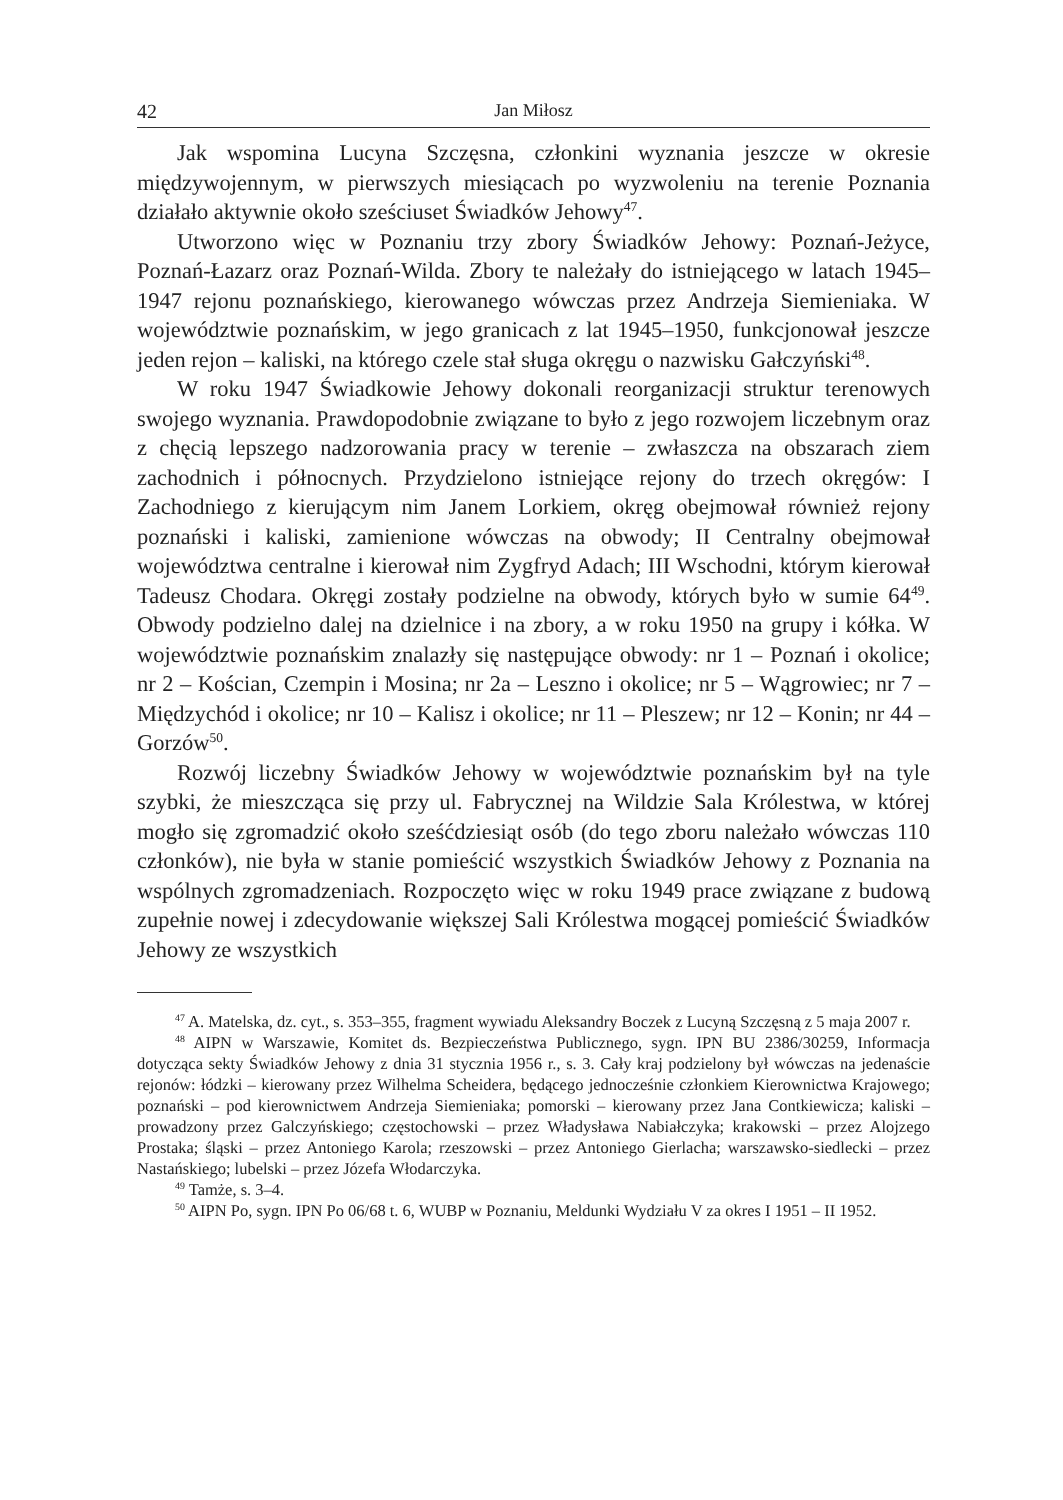42 Jan Miłosz
Jak wspomina Lucyna Szczęsna, członkini wyznania jeszcze w okresie międzywojennym, w pierwszych miesiącach po wyzwoleniu na terenie Poznania działało aktywnie około sześciuset Świadków Jehowy<sup>47</sup>.
Utworzono więc w Poznaniu trzy zbory Świadków Jehowy: Poznań-Jeżyce, Poznań-Łazarz oraz Poznań-Wilda. Zbory te należały do istniejącego w latach 1945–1947 rejonu poznańskiego, kierowanego wówczas przez Andrzeja Siemieniaka. W województwie poznańskim, w jego granicach z lat 1945–1950, funkcjonował jeszcze jeden rejon – kaliski, na którego czele stał sługa okręgu o nazwisku Gałczyński<sup>48</sup>.
W roku 1947 Świadkowie Jehowy dokonali reorganizacji struktur terenowych swojego wyznania. Prawdopodobnie związane to było z jego rozwojem liczebnym oraz z chęcią lepszego nadzorowania pracy w terenie – zwłaszcza na obszarach ziem zachodnich i północnych. Przydzielono istniejące rejony do trzech okręgów: I Zachodniego z kierującym nim Janem Lorkiem, okręg obejmował również rejony poznański i kaliski, zamienione wówczas na obwody; II Centralny obejmował województwa centralne i kierował nim Zygfryd Adach; III Wschodni, którym kierował Tadeusz Chodara. Okręgi zostały podzielne na obwody, których było w sumie 64<sup>49</sup>. Obwody podzielno dalej na dzielnice i na zbory, a w roku 1950 na grupy i kółka. W województwie poznańskim znalazły się następujące obwody: nr 1 – Poznań i okolice; nr 2 – Kościan, Czempin i Mosina; nr 2a – Leszno i okolice; nr 5 – Wągrowiec; nr 7 – Międzychód i okolice; nr 10 – Kalisz i okolice; nr 11 – Pleszew; nr 12 – Konin; nr 44 – Gorzów<sup>50</sup>.
Rozwój liczebny Świadków Jehowy w województwie poznańskim był na tyle szybki, że mieszcząca się przy ul. Fabrycznej na Wildzie Sala Królestwa, w której mogło się zgromadzić około sześćdziesiąt osób (do tego zboru należało wówczas 110 członków), nie była w stanie pomieścić wszystkich Świadków Jehowy z Poznania na wspólnych zgromadzeniach. Rozpoczęto więc w roku 1949 prace związane z budową zupełnie nowej i zdecydowanie większej Sali Królestwa mogącej pomieścić Świadków Jehowy ze wszystkich
<sup>47</sup> A. Matelska, dz. cyt., s. 353–355, fragment wywiadu Aleksandry Boczek z Lucyną Szczęsną z 5 maja 2007 r.
<sup>48</sup> AIPN w Warszawie, Komitet ds. Bezpieczeństwa Publicznego, sygn. IPN BU 2386/30259, Informacja dotycząca sekty Świadków Jehowy z dnia 31 stycznia 1956 r., s. 3. Cały kraj podzielony był wówczas na jedenaście rejonów: łódzki – kierowany przez Wilhelma Scheidera, będącego jednocześnie członkiem Kierownictwa Krajowego; poznański – pod kierownictwem Andrzeja Siemieniaka; pomorski – kierowany przez Jana Contkiewicza; kaliski – prowadzony przez Galczyńskiego; częstochowski – przez Władysława Nabiałczyka; krakowski – przez Alojzego Prostaka; śląski – przez Antoniego Karola; rzeszowski – przez Antoniego Gierlacha; warszawsko-siedlecki – przez Nastańskiego; lubelski – przez Józefa Włodarczyka.
<sup>49</sup> Tamże, s. 3–4.
<sup>50</sup> AIPN Po, sygn. IPN Po 06/68 t. 6, WUBP w Poznaniu, Meldunki Wydziału V za okres I 1951 – II 1952.